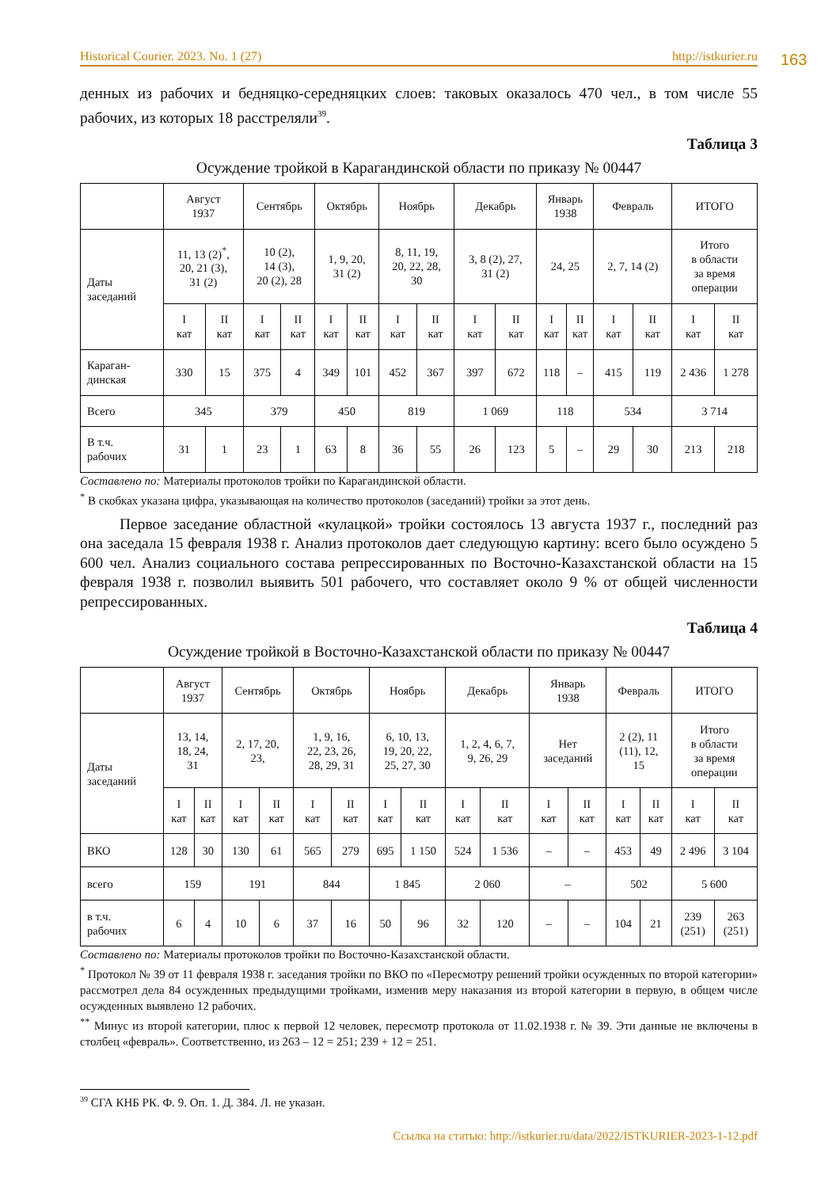163
Historical Courier. 2023. No. 1 (27) http://istkurier.ru
денных из рабочих и бедняцко-середняцких слоев: таковых оказалось 470 чел., в том числе 55 рабочих, из которых 18 расстреляли<sup>39</sup>.
Таблица 3
Осуждение тройкой в Карагандинской области по приказу № 00447
| | Август 1937 | | Сентябрь | | Октябрь | | Ноябрь | | Декабрь | | Январь 1938 | | Февраль | | ИТОГО | |
| Даты заседаний | 11, 13 (2)<sup>*</sup>, 20, 21 (3), 31 (2) | | 10 (2), 14 (3), 20 (2), 28 | | 1, 9, 20, 31 (2) | | 8, 11, 19, 20, 22, 28, 30 | | 3, 8 (2), 27, 31 (2) | | 24, 25 | | 2, 7, 14 (2) | | Итого в области за время операции | |
| | I кат | II кат | I кат | II кат | I кат | II кат | I кат | II кат | I кат | II кат | I кат | II кат | I кат | II кат | I кат | II кат |
| Караган- динская | 330 | 15 | 375 | 4 | 349 | 101 | 452 | 367 | 397 | 672 | 118 | – | 415 | 119 | 2 436 | 1 278 |
| Всего | 345 | | 379 | | 450 | | 819 | | 1 069 | | 118 | | 534 | | 3 714 | |
| В т.ч. рабочих | 31 | 1 | 23 | 1 | 63 | 8 | 36 | 55 | 26 | 123 | 5 | – | 29 | 30 | 213 | 218 |
Составлено по: Материалы протоколов тройки по Карагандинской области.
<sup>*</sup> В скобках указана цифра, указывающая на количество протоколов (заседаний) тройки за этот день.
Первое заседание областной «кулацкой» тройки состоялось 13 августа 1937 г., последний раз она заседала 15 февраля 1938 г. Анализ протоколов дает следующую картину: всего было осуждено 5 600 чел. Анализ социального состава репрессированных по Восточно-Казахстанской области на 15 февраля 1938 г. позволил выявить 501 рабочего, что составляет около 9 % от общей численности репрессированных.
Таблица 4
Осуждение тройкой в Восточно-Казахстанской области по приказу № 00447
| | Август 1937 | | Сентябрь | | Октябрь | | Ноябрь | | Декабрь | | Январь 1938 | | Февраль | | ИТОГО | |
| Даты заседаний | 13, 14, 18, 24, 31 | | 2, 17, 20, 23, | | 1, 9, 16, 22, 23, 26, 28, 29, 31 | | 6, 10, 13, 19, 20, 22, 25, 27, 30 | | 1, 2, 4, 6, 7, 9, 26, 29 | | Нет заседаний | | 2 (2), 11 (11), 12, 15 | | Итого в области за время операции | |
| | I кат | II кат | I кат | II кат | I кат | II кат | I кат | II кат | I кат | II кат | I кат | II кат | I кат | II кат | I кат | II кат |
| ВКО | 128 | 30 | 130 | 61 | 565 | 279 | 695 | 1 150 | 524 | 1 536 | – | – | 453 | 49 | 2 496 | 3 104 |
| всего | 159 | | 191 | | 844 | | 1 845 | | 2 060 | | – | | 502 | | 5 600 | |
| в т.ч. рабочих | 6 | 4 | 10 | 6 | 37 | 16 | 50 | 96 | 32 | 120 | – | – | 104 | 21 | 239 (251) | 263 (251) |
Составлено по: Материалы протоколов тройки по Восточно-Казахстанской области.
<sup>*</sup> Протокол № 39 от 11 февраля 1938 г. заседания тройки по ВКО по «Пересмотру решений тройки осужденных по второй категории» рассмотрел дела 84 осужденных предыдущими тройками, изменив меру наказания из второй категории в первую, в общем числе осужденных выявлено 12 рабочих.
<sup>**</sup> Минус из второй категории, плюс к первой 12 человек, пересмотр протокола от 11.02.1938 г. № 39. Эти данные не включены в столбец «февраль». Соответственно, из 263 – 12 = 251; 239 + 12 = 251.
<sup>39</sup> СГА КНБ РК. Ф. 9. Оп. 1. Д. 384. Л. не указан.
Ссылка на статью: http://istkurier.ru/data/2022/ISTKURIER-2023-1-12.pdf